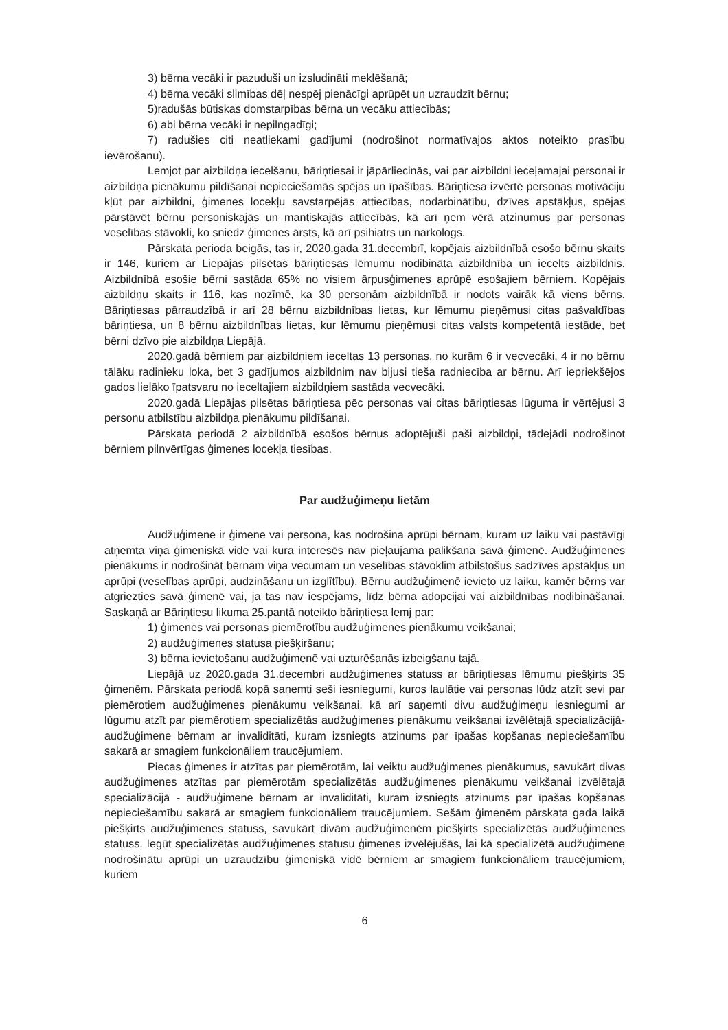3) bērna vecāki ir pazuduši un izsludināti meklēšanā;
4) bērna vecāki slimības dēļ nespēj pienācīgi aprūpēt un uzraudzīt bērnu;
5)radušās būtiskas domstarpības bērna un vecāku attiecībās;
6) abi bērna vecāki ir nepilngadīgi;
7) radušies citi neatliekami gadījumi (nodrošinot normatīvajos aktos noteikto prasību ievērošanu).
Lemjot par aizbildņa iecelšanu, bāriņtiesai ir jāpārliecinās, vai par aizbildni ieceļamajai personai ir aizbildņa pienākumu pildīšanai nepieciešamās spējas un īpašības. Bāriņtiesa izvērtē personas motivāciju kļūt par aizbildni, ģimenes locekļu savstarpējās attiecības, nodarbinātību, dzīves apstākļus, spējas pārstāvēt bērnu personiskajās un mantiskajās attiecībās, kā arī ņem vērā atzinumus par personas veselības stāvokli, ko sniedz ģimenes ārsts, kā arī psihiatrs un narkologs.
Pārskata perioda beigās, tas ir, 2020.gada 31.decembrī, kopējais aizbildnībā esošo bērnu skaits ir 146, kuriem ar Liepājas pilsētas bāriņtiesas lēmumu nodibināta aizbildnība un iecelts aizbildnis. Aizbildnībā esošie bērni sastāda 65% no visiem ārpusģimenes aprūpē esošajiem bērniem. Kopējais aizbildņu skaits ir 116, kas nozīmē, ka 30 personām aizbildnībā ir nodots vairāk kā viens bērns. Bāriņtiesas pārraudzībā ir arī 28 bērnu aizbildnības lietas, kur lēmumu pieņēmusi citas pašvaldības bāriņtiesa, un 8 bērnu aizbildnības lietas, kur lēmumu pieņēmusi citas valsts kompetentā iestāde, bet bērni dzīvo pie aizbildņa Liepājā.
2020.gadā bērniem par aizbildņiem ieceltas 13 personas, no kurām 6 ir vecvecāki, 4 ir no bērnu tālāku radinieku loka, bet 3 gadījumos aizbildnim nav bijusi tieša radniecība ar bērnu. Arī iepriekšējos gados lielāko īpatsvaru no ieceltajiem aizbildņiem sastāda vecvecāki.
2020.gadā Liepājas pilsētas bāriņtiesa pēc personas vai citas bāriņtiesas lūguma ir vērtējusi 3 personu atbilstību aizbildņa pienākumu pildīšanai.
Pārskata periodā 2 aizbildnībā esošos bērnus adoptējuši paši aizbildņi, tādejādi nodrošinot bērniem pilnvērtīgas ģimenes locekļa tiesības.
Par audžuģimeņu lietām
Audžuģimene ir ģimene vai persona, kas nodrošina aprūpi bērnam, kuram uz laiku vai pastāvīgi atņemta viņa ģimeniskā vide vai kura interesēs nav pieļaujama palikšana savā ģimenē. Audžuģimenes pienākums ir nodrošināt bērnam viņa vecumam un veselības stāvoklim atbilstošus sadzīves apstākļus un aprūpi (veselības aprūpi, audzināšanu un izglītību). Bērnu audžuģimenē ievieto uz laiku, kamēr bērns var atgriezties savā ģimenē vai, ja tas nav iespējams, līdz bērna adopcijai vai aizbildnības nodibināšanai. Saskaņā ar Bāriņtiesu likuma 25.pantā noteikto bāriņtiesa lemj par:
1) ģimenes vai personas piemērotību audžuģimenes pienākumu veikšanai;
2) audžuģimenes statusa piešķiršanu;
3) bērna ievietošanu audžuģimenē vai uzturēšanās izbeigšanu tajā.
Liepājā uz 2020.gada 31.decembri audžuģimenes statuss ar bāriņtiesas lēmumu piešķirts 35 ģimenēm. Pārskata periodā kopā saņemti seši iesniegumi, kuros laulātie vai personas lūdz atzīt sevi par piemērotiem audžuģimenes pienākumu veikšanai, kā arī saņemti divu audžuģimeņu iesniegumi ar lūgumu atzīt par piemērotiem specializētās audžuģimenes pienākumu veikšanai izvēlētajā specializācijā- audžuģimene bērnam ar invaliditāti, kuram izsniegts atzinums par īpašas kopšanas nepieciešamību sakarā ar smagiem funkcionāliem traucējumiem.
Piecas ģimenes ir atzītas par piemērotām, lai veiktu audžuģimenes pienākumus, savukārt divas audžuģimenes atzītas par piemērotām specializētās audžuģimenes pienākumu veikšanai izvēlētajā specializācijā - audžuģimene bērnam ar invaliditāti, kuram izsniegts atzinums par īpašas kopšanas nepieciešamību sakarā ar smagiem funkcionāliem traucējumiem. Sešām ģimenēm pārskata gada laikā piešķirts audžuģimenes statuss, savukārt divām audžuģimenēm piešķirts specializētās audžuģimenes statuss. Iegūt specializētās audžuģimenes statusu ģimenes izvēlējušās, lai kā specializētā audžuģimene nodrošinātu aprūpi un uzraudzību ģimeniskā vidē bērniem ar smagiem funkcionāliem traucējumiem, kuriem
6